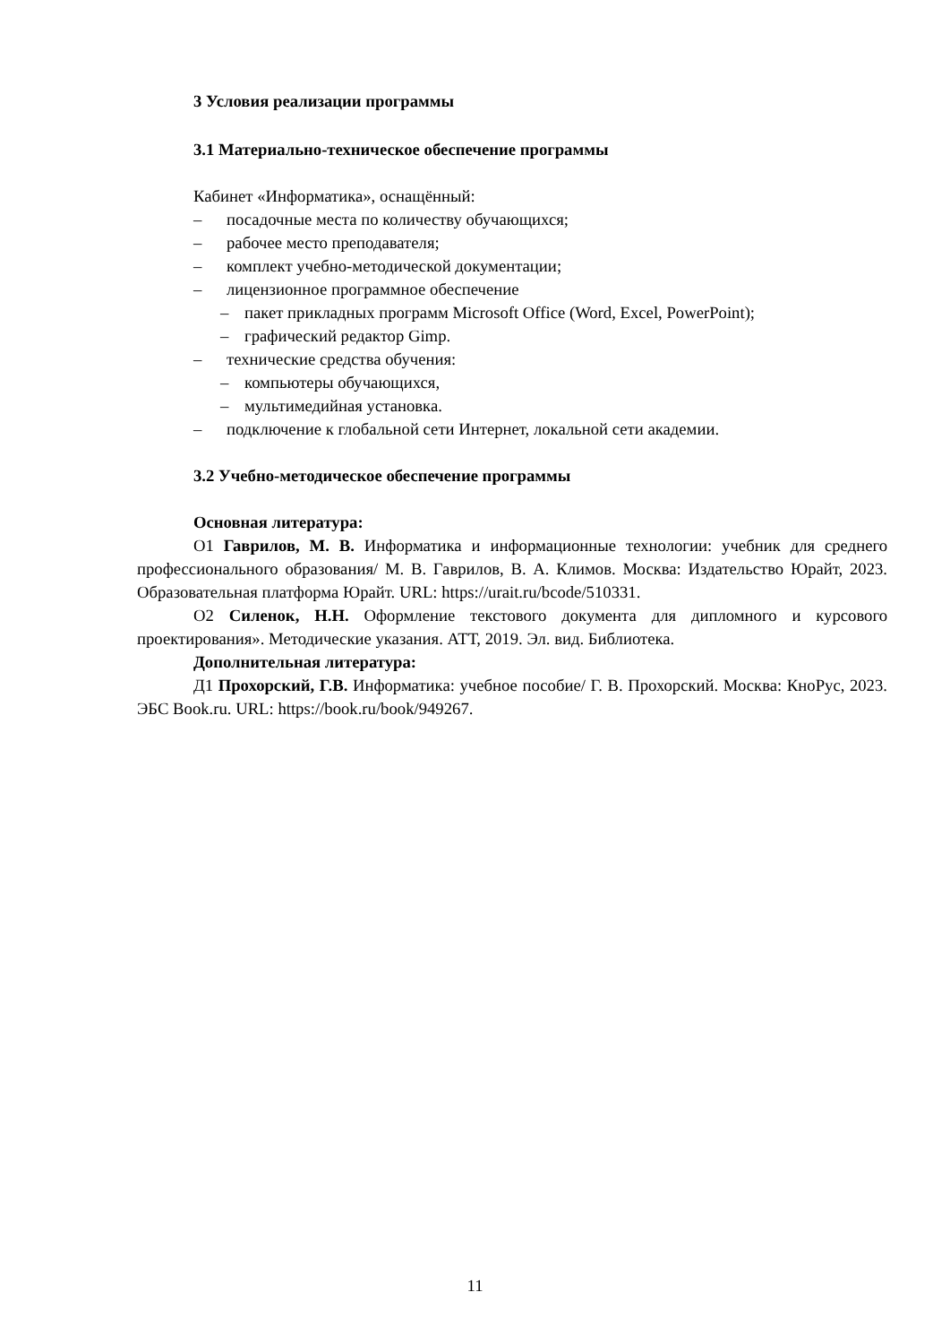3 Условия реализации программы
3.1 Материально-техническое обеспечение программы
Кабинет «Информатика», оснащённый:
– посадочные места по количеству обучающихся;
– рабочее место преподавателя;
– комплект учебно-методической документации;
– лицензионное программное обеспечение
– пакет прикладных программ Microsoft Office (Word, Excel, PowerPoint);
– графический редактор Gimp.
– технические средства обучения:
– компьютеры обучающихся,
– мультимедийная установка.
– подключение к глобальной сети Интернет, локальной сети академии.
3.2 Учебно-методическое обеспечение программы
Основная литература:
О1 Гаврилов, М. В. Информатика и информационные технологии: учебник для среднего профессионального образования/ М. В. Гаврилов, В. А. Климов. Москва: Издательство Юрайт, 2023. Образовательная платформа Юрайт. URL: https://urait.ru/bcode/510331.
О2 Силенок, Н.Н. Оформление текстового документа для дипломного и курсового проектирования». Методические указания. АТТ, 2019. Эл. вид. Библиотека.
Дополнительная литература:
Д1 Прохорский, Г.В. Информатика: учебное пособие/ Г. В. Прохорский. Москва: КноРус, 2023. ЭБС Book.ru. URL: https://book.ru/book/949267.
11